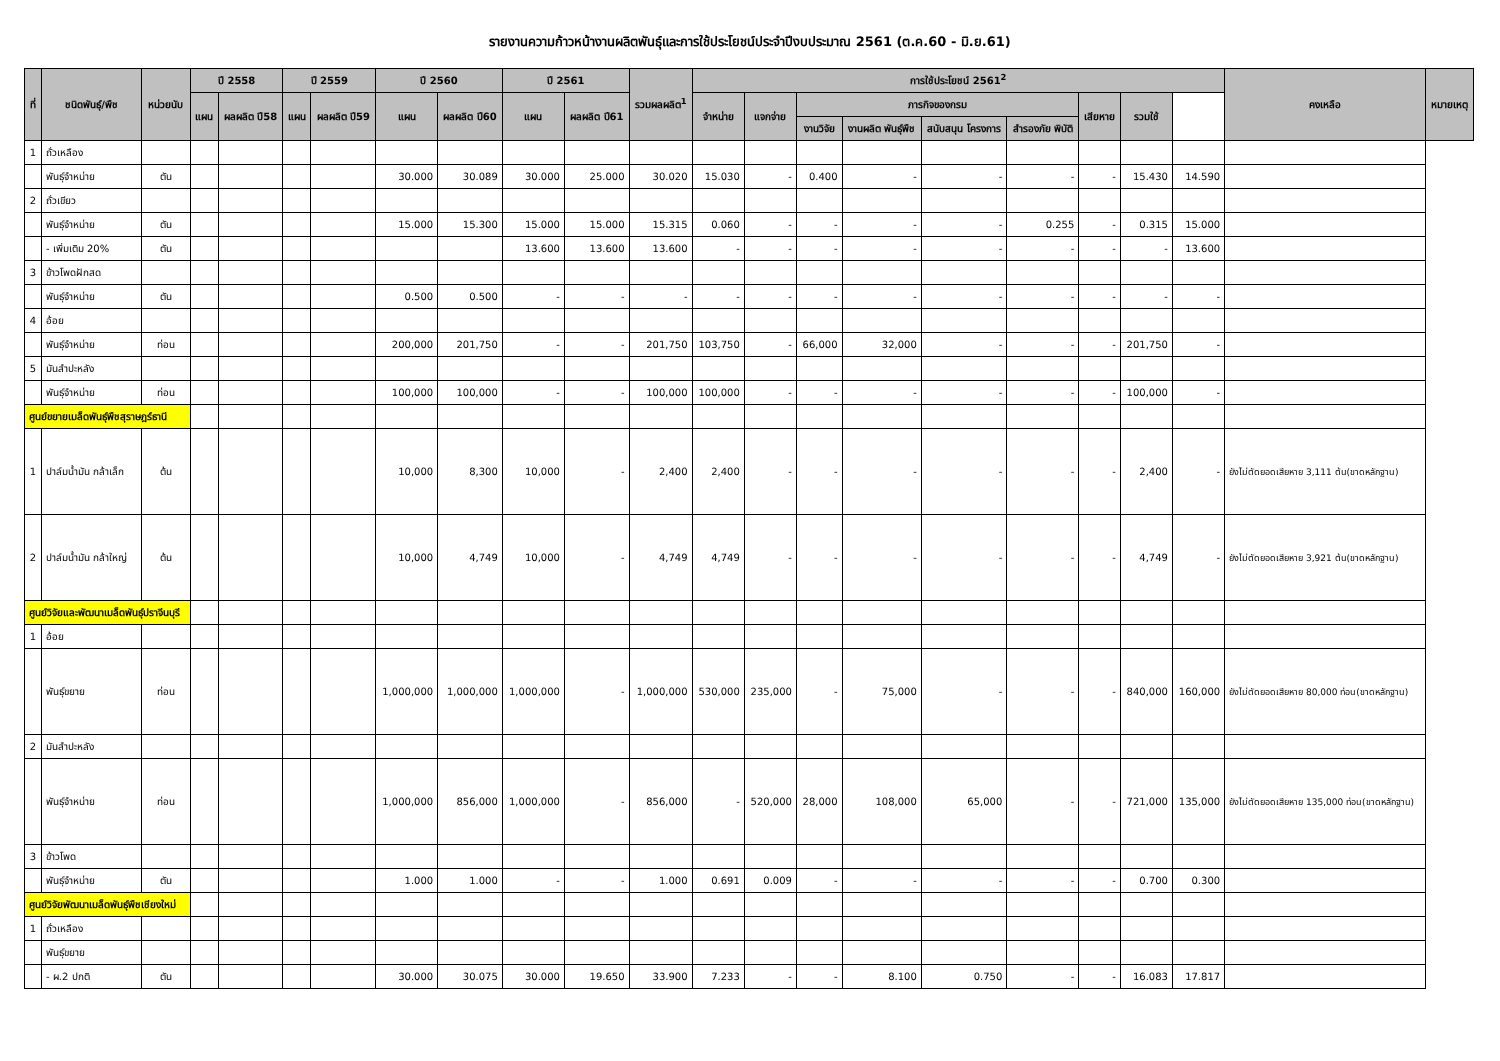รายงานความก้าวหน้างานผลิตพันธุ์และการใช้ประโยชน์ประจำปีงบประมาณ 2561 (ต.ค.60 - มิ.ย.61)
| ที่ | ชนิดพันธุ์/พืช | หน่วยนับ | ปี 2558 | | ปี 2559 | | ปี 2560 | | ปี 2561 | | รวมผลผลิต<sup>1</sup> | การใช้ประโยชน์ 2561<sup>2</sup> | | | | | | | | | คงเหลือ | หมายเหตุ |
| --- | --- | --- | --- | --- | --- | --- | --- | --- | --- | --- | --- | --- | --- | --- | --- | --- | --- | --- | --- | --- | --- | --- |
| | | | แผน | ผลผลิต ปี58 | แผน | ผลผลิต ปี59 | แผน | ผลผลิต ปี60 | แผน | ผลผลิต ปี61 | | จำหน่าย | แจกจ่าย | ภารกิจของกรม | | | | เสียหาย | รวมใช้ | | | |
| | | | | | | | | | | | | | | งานวิจัย | งานผลิต พันธุ์พืช | สนับสนุน โครงการ | สำรองภัย พิบัติ | | | | | |
| 1 | ถั่วเหลือง | | | | | | | | | | | | | | | | | | | | | |
| | พันธุ์จำหน่าย | ตัน | | | | | 30.000 | 30.089 | 30.000 | 25.000 | 30.020 | 15.030 | - | 0.400 | - | - | - | - | 15.430 | 14.590 | | |
| 2 | ถั่วเขียว | | | | | | | | | | | | | | | | | | | | | |
| | พันธุ์จำหน่าย | ตัน | | | | | 15.000 | 15.300 | 15.000 | 15.000 | 15.315 | 0.060 | - | - | - | - | 0.255 | - | 0.315 | 15.000 | | |
| | - เพิ่มเติม 20% | ตัน | | | | | | | 13.600 | 13.600 | 13.600 | - | - | - | - | - | - | - | - | 13.600 | | |
| 3 | ข้าวโพดฝักสด | | | | | | | | | | | | | | | | | | | | | |
| | พันธุ์จำหน่าย | ตัน | | | | | 0.500 | 0.500 | - | - | - | - | - | - | - | - | - | - | - | - | | |
| 4 | อ้อย | | | | | | | | | | | | | | | | | | | | | |
| | พันธุ์จำหน่าย | ท่อน | | | | | 200,000 | 201,750 | - | - | 201,750 | 103,750 | - | 66,000 | 32,000 | - | - | - | 201,750 | - | | |
| 5 | มันสำปะหลัง | | | | | | | | | | | | | | | | | | | | | |
| | พันธุ์จำหน่าย | ท่อน | | | | | 100,000 | 100,000 | - | - | 100,000 | 100,000 | - | - | - | - | - | - | 100,000 | - | | |
| ศูนย์ขยายเมล็ดพันธุ์พืชสุราษฎร์ธานี | | | | | | | | | | | | | | | | | | | | | | |
| 1 | ปาล์มน้ำมัน กล้าเล็ก | ต้น | | | | | 10,000 | 8,300 | 10,000 | - | 2,400 | 2,400 | - | - | - | - | - | - | 2,400 | - | ยังไม่ตัดยอดเสียหาย 3,111 ต้น(ขาดหลักฐาน) | |
| 2 | ปาล์มน้ำมัน กล้าใหญ่ | ต้น | | | | | 10,000 | 4,749 | 10,000 | - | 4,749 | 4,749 | - | - | - | - | - | - | 4,749 | - | ยังไม่ตัดยอดเสียหาย 3,921 ต้น(ขาดหลักฐาน) | |
| ศูนย์วิจัยและพัฒนาเมล็ดพันธุ์ปราจีนบุรี | | | | | | | | | | | | | | | | | | | | | | |
| 1 | อ้อย | | | | | | | | | | | | | | | | | | | | | |
| | พันธุ์ขยาย | ท่อน | | | | | 1,000,000 | 1,000,000 | 1,000,000 | - | 1,000,000 | 530,000 | 235,000 | - | 75,000 | - | - | - | 840,000 | 160,000 | ยังไม่ตัดยอดเสียหาย 80,000 ท่อน(ขาดหลักฐาน) | |
| 2 | มันสำปะหลัง | | | | | | | | | | | | | | | | | | | | | |
| | พันธุ์จำหน่าย | ท่อน | | | | | 1,000,000 | 856,000 | 1,000,000 | - | 856,000 | - | 520,000 | 28,000 | 108,000 | 65,000 | - | - | 721,000 | 135,000 | ยังไม่ตัดยอดเสียหาย 135,000 ท่อน(ขาดหลักฐาน) | |
| 3 | ข้าวโพด | | | | | | | | | | | | | | | | | | | | | |
| | พันธุ์จำหน่าย | ตัน | | | | | 1.000 | 1.000 | - | - | 1.000 | 0.691 | 0.009 | - | - | - | - | - | 0.700 | 0.300 | | |
| ศูนย์วิจัยพัฒนาเมล็ดพันธุ์พืชเชียงใหม่ | | | | | | | | | | | | | | | | | | | | | | |
| 1 | ถั่วเหลือง | | | | | | | | | | | | | | | | | | | | | |
| | พันธุ์ขยาย | | | | | | | | | | | | | | | | | | | | | |
| | - ผ.2 ปกติ | ตัน | | | | | 30.000 | 30.075 | 30.000 | 19.650 | 33.900 | 7.233 | - | - | 8.100 | 0.750 | - | - | 16.083 | 17.817 | | |